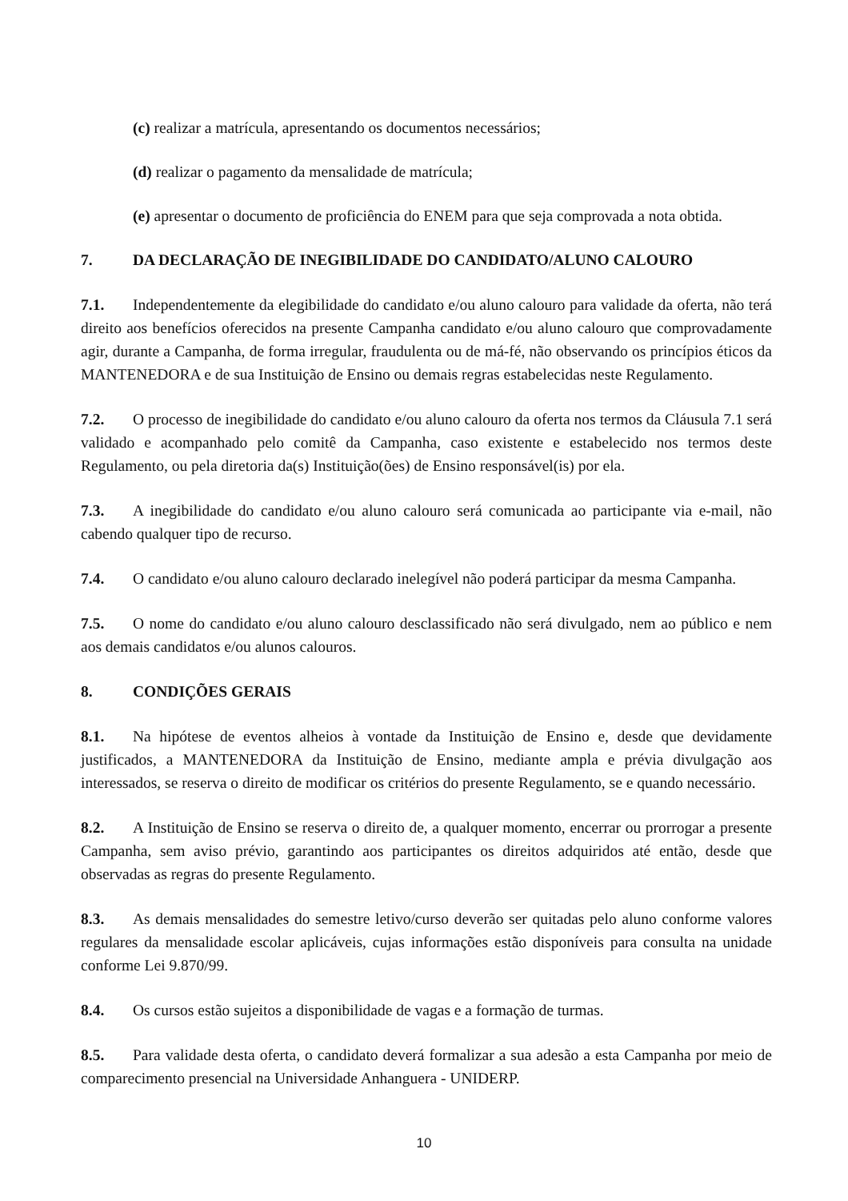(c) realizar a matrícula, apresentando os documentos necessários;
(d) realizar o pagamento da mensalidade de matrícula;
(e) apresentar o documento de proficiência do ENEM para que seja comprovada a nota obtida.
7. DA DECLARAÇÃO DE INEGIBILIDADE DO CANDIDATO/ALUNO CALOURO
7.1. Independentemente da elegibilidade do candidato e/ou aluno calouro para validade da oferta, não terá direito aos benefícios oferecidos na presente Campanha candidato e/ou aluno calouro que comprovadamente agir, durante a Campanha, de forma irregular, fraudulenta ou de má-fé, não observando os princípios éticos da MANTENEDORA e de sua Instituição de Ensino ou demais regras estabelecidas neste Regulamento.
7.2. O processo de inegibilidade do candidato e/ou aluno calouro da oferta nos termos da Cláusula 7.1 será validado e acompanhado pelo comitê da Campanha, caso existente e estabelecido nos termos deste Regulamento, ou pela diretoria da(s) Instituição(ões) de Ensino responsável(is) por ela.
7.3. A inegibilidade do candidato e/ou aluno calouro será comunicada ao participante via e-mail, não cabendo qualquer tipo de recurso.
7.4. O candidato e/ou aluno calouro declarado inelegível não poderá participar da mesma Campanha.
7.5. O nome do candidato e/ou aluno calouro desclassificado não será divulgado, nem ao público e nem aos demais candidatos e/ou alunos calouros.
8. CONDIÇÕES GERAIS
8.1. Na hipótese de eventos alheios à vontade da Instituição de Ensino e, desde que devidamente justificados, a MANTENEDORA da Instituição de Ensino, mediante ampla e prévia divulgação aos interessados, se reserva o direito de modificar os critérios do presente Regulamento, se e quando necessário.
8.2. A Instituição de Ensino se reserva o direito de, a qualquer momento, encerrar ou prorrogar a presente Campanha, sem aviso prévio, garantindo aos participantes os direitos adquiridos até então, desde que observadas as regras do presente Regulamento.
8.3. As demais mensalidades do semestre letivo/curso deverão ser quitadas pelo aluno conforme valores regulares da mensalidade escolar aplicáveis, cujas informações estão disponíveis para consulta na unidade conforme Lei 9.870/99.
8.4. Os cursos estão sujeitos a disponibilidade de vagas e a formação de turmas.
8.5. Para validade desta oferta, o candidato deverá formalizar a sua adesão a esta Campanha por meio de comparecimento presencial na Universidade Anhanguera - UNIDERP.
10